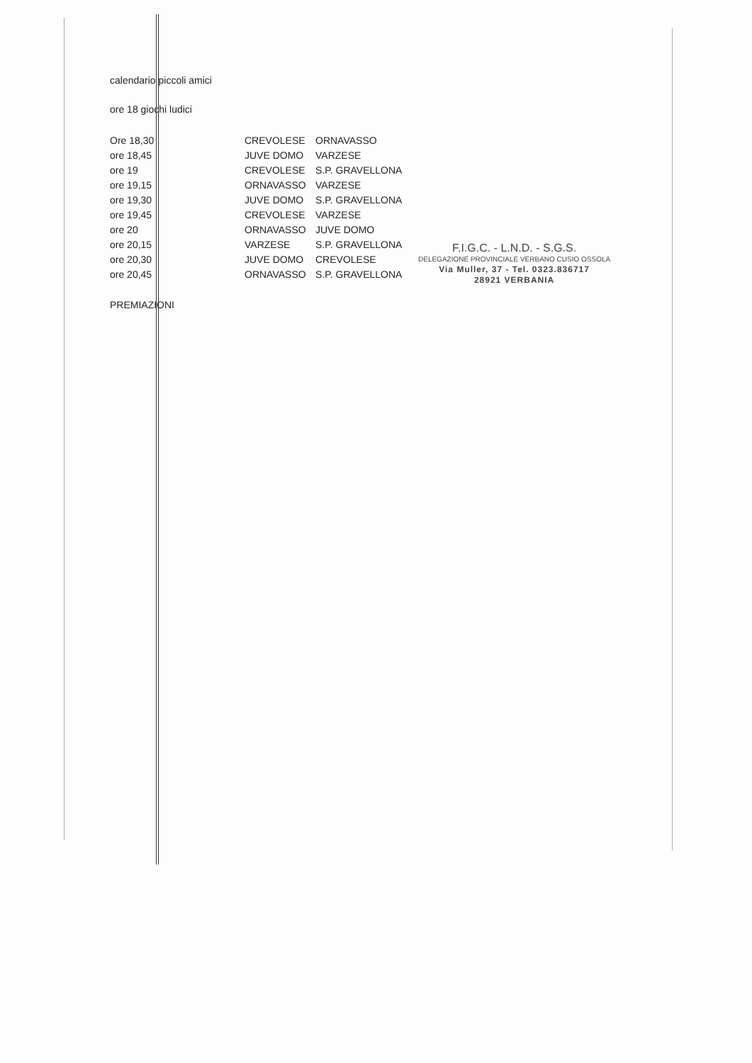calendario piccoli amici
ore 18 giochi ludici
| Ore 18,30 | CREVOLESE | ORNAVASSO |
| ore 18,45 | JUVE DOMO | VARZESE |
| ore 19 | CREVOLESE | S.P. GRAVELLONA |
| ore 19,15 | ORNAVASSO | VARZESE |
| ore 19,30 | JUVE DOMO | S.P. GRAVELLONA |
| ore 19,45 | CREVOLESE | VARZESE |
| ore 20 | ORNAVASSO | JUVE DOMO |
| ore 20,15 | VARZESE | S.P. GRAVELLONA |
| ore 20,30 | JUVE DOMO | CREVOLESE |
| ore 20,45 | ORNAVASSO | S.P. GRAVELLONA |
PREMIAZIONI
F.I.G.C. - L.N.D. - S.G.S.
DELEGAZIONE PROVINCIALE VERBANO CUSIO OSSOLA
Via Muller, 37 - Tel. 0323.836717
28921 VERBANIA